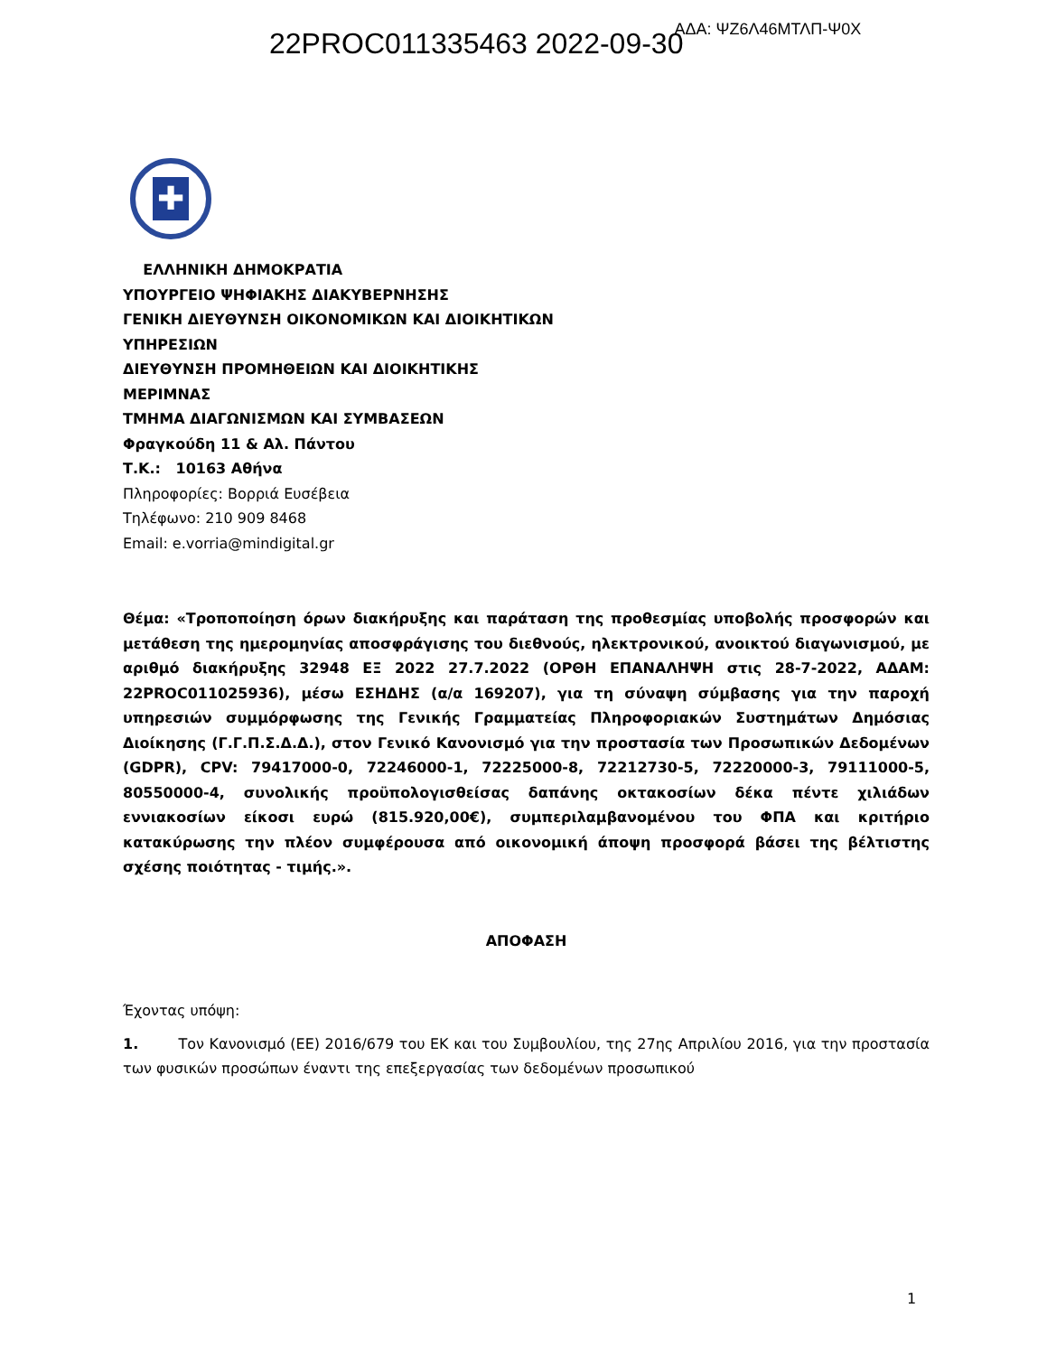22PROC011335463 2022-09-30 ΑΔΑ: ΨΖ6Λ46ΜΤΛΠ-Ψ0Χ
✚
ΕΛΛΗΝΙΚΗ ΔΗΜΟΚΡΑΤΙΑ
ΥΠΟΥΡΓΕΙΟ ΨΗΦΙΑΚΗΣ ΔΙΑΚΥΒΕΡΝΗΣΗΣ
ΓΕΝΙΚΗ ΔΙΕΥΘΥΝΣΗ ΟΙΚΟΝΟΜΙΚΩΝ ΚΑΙ ΔΙΟΙΚΗΤΙΚΩΝ
ΥΠΗΡΕΣΙΩΝ
ΔΙΕΥΘΥΝΣΗ ΠΡΟΜΗΘΕΙΩΝ ΚΑΙ ΔΙΟΙΚΗΤΙΚΗΣ
ΜΕΡΙΜΝΑΣ
ΤΜΗΜΑ ΔΙΑΓΩΝΙΣΜΩΝ ΚΑΙ ΣΥΜΒΑΣΕΩΝ
Φραγκούδη 11 & Αλ. Πάντου
Τ.Κ.: 10163 Αθήνα
Πληροφορίες: Βορριά Ευσέβεια
Τηλέφωνο: 210 909 8468
Email: e.vorria@mindigital.gr
Θέμα: «Τροποποίηση όρων διακήρυξης και παράταση της προθεσμίας υποβολής προσφορών και μετάθεση της ημερομηνίας αποσφράγισης του διεθνούς, ηλεκτρονικού, ανοικτού διαγωνισμού, με αριθμό διακήρυξης 32948 ΕΞ 2022 27.7.2022 (ΟΡΘΗ ΕΠΑΝΑΛΗΨΗ στις 28-7-2022, ΑΔΑΜ: 22PROC011025936), μέσω ΕΣΗΔΗΣ (α/α 169207), για τη σύναψη σύμβασης για την παροχή υπηρεσιών συμμόρφωσης της Γενικής Γραμματείας Πληροφοριακών Συστημάτων Δημόσιας Διοίκησης (Γ.Γ.Π.Σ.Δ.Δ.), στον Γενικό Κανονισμό για την προστασία των Προσωπικών Δεδομένων (GDPR), CPV: 79417000-0, 72246000-1, 72225000-8, 72212730-5, 72220000-3, 79111000-5, 80550000-4, συνολικής προϋπολογισθείσας δαπάνης οκτακοσίων δέκα πέντε χιλιάδων εννιακοσίων είκοσι ευρώ (815.920,00€), συμπεριλαμβανομένου του ΦΠΑ και κριτήριο κατακύρωσης την πλέον συμφέρουσα από οικονομική άποψη προσφορά βάσει της βέλτιστης σχέσης ποιότητας - τιμής.».
ΑΠΟΦΑΣΗ
Έχοντας υπόψη:
1. Τον Κανονισμό (ΕΕ) 2016/679 του ΕΚ και του Συμβουλίου, της 27ης Απριλίου 2016, για την προστασία των φυσικών προσώπων έναντι της επεξεργασίας των δεδομένων προσωπικού
1